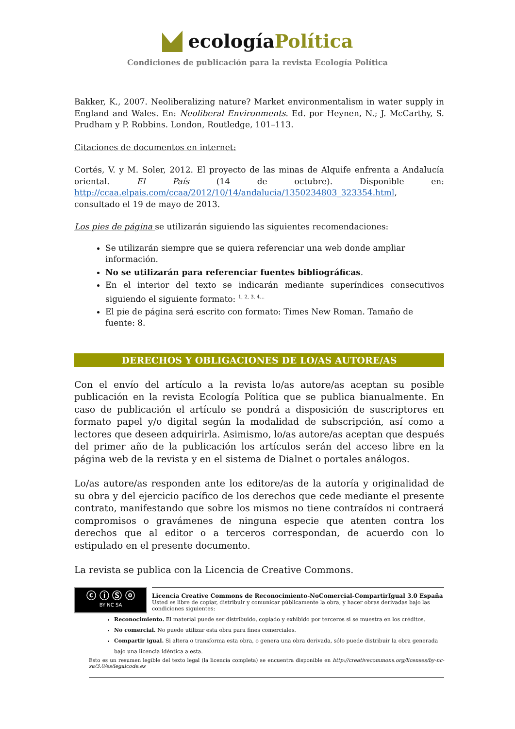ecologíaPolítica
Condiciones de publicación para la revista Ecología Política
Bakker, K., 2007. Neoliberalizing nature? Market environmentalism in water supply in England and Wales. En: Neoliberal Environments. Ed. por Heynen, N.; J. McCarthy, S. Prudham y P. Robbins. London, Routledge, 101–113.
Citaciones de documentos en internet:
Cortés, V. y M. Soler, 2012. El proyecto de las minas de Alquife enfrenta a Andalucía oriental. El País (14 de octubre). Disponible en: http://ccaa.elpais.com/ccaa/2012/10/14/andalucia/1350234803_323354.html, consultado el 19 de mayo de 2013.
Los pies de página se utilizarán siguiendo las siguientes recomendaciones:
Se utilizarán siempre que se quiera referenciar una web donde ampliar información.
No se utilizarán para referenciar fuentes bibliográficas.
En el interior del texto se indicarán mediante superíndices consecutivos siguiendo el siguiente formato: <sup>1, 2, 3, 4…</sup>
El pie de página será escrito con formato: Times New Roman. Tamaño de fuente: 8.
DERECHOS Y OBLIGACIONES DE LO/AS AUTORE/AS
Con el envío del artículo a la revista lo/as autore/as aceptan su posible publicación en la revista Ecología Política que se publica bianualmente. En caso de publicación el artículo se pondrá a disposición de suscriptores en formato papel y/o digital según la modalidad de subscripción, así como a lectores que deseen adquirirla. Asimismo, lo/as autore/as aceptan que después del primer año de la publicación los artículos serán del acceso libre en la página web de la revista y en el sistema de Dialnet o portales análogos.
Lo/as autore/as responden ante los editore/as de la autoría y originalidad de su obra y del ejercicio pacífico de los derechos que cede mediante el presente contrato, manifestando que sobre los mismos no tiene contraídos ni contraerá compromisos o gravámenes de ninguna especie que atenten contra los derechos que al editor o a terceros correspondan, de acuerdo con lo estipulado en el presente documento.
La revista se publica con la Licencia de Creative Commons.
ⓒ ⓘ Ⓢ ⓞ
BY NC SA
Licencia Creative Commons de Reconocimiento-NoComercial-CompartirIgual 3.0 España
Usted es libre de copiar, distribuir y comunicar públicamente la obra, y hacer obras derivadas bajo las condiciones siguientes:
Reconocimiento. El material puede ser distribuido, copiado y exhibido por terceros si se muestra en los créditos.
No comercial. No puede utilizar esta obra para fines comerciales.
Compartir igual. Si altera o transforma esta obra, o genera una obra derivada, sólo puede distribuir la obra generada bajo una licencia idéntica a esta.
Esto es un resumen legible del texto legal (la licencia completa) se encuentra disponible en http://creativecommons.org/licenses/by-nc-sa/3.0/es/legalcode.es